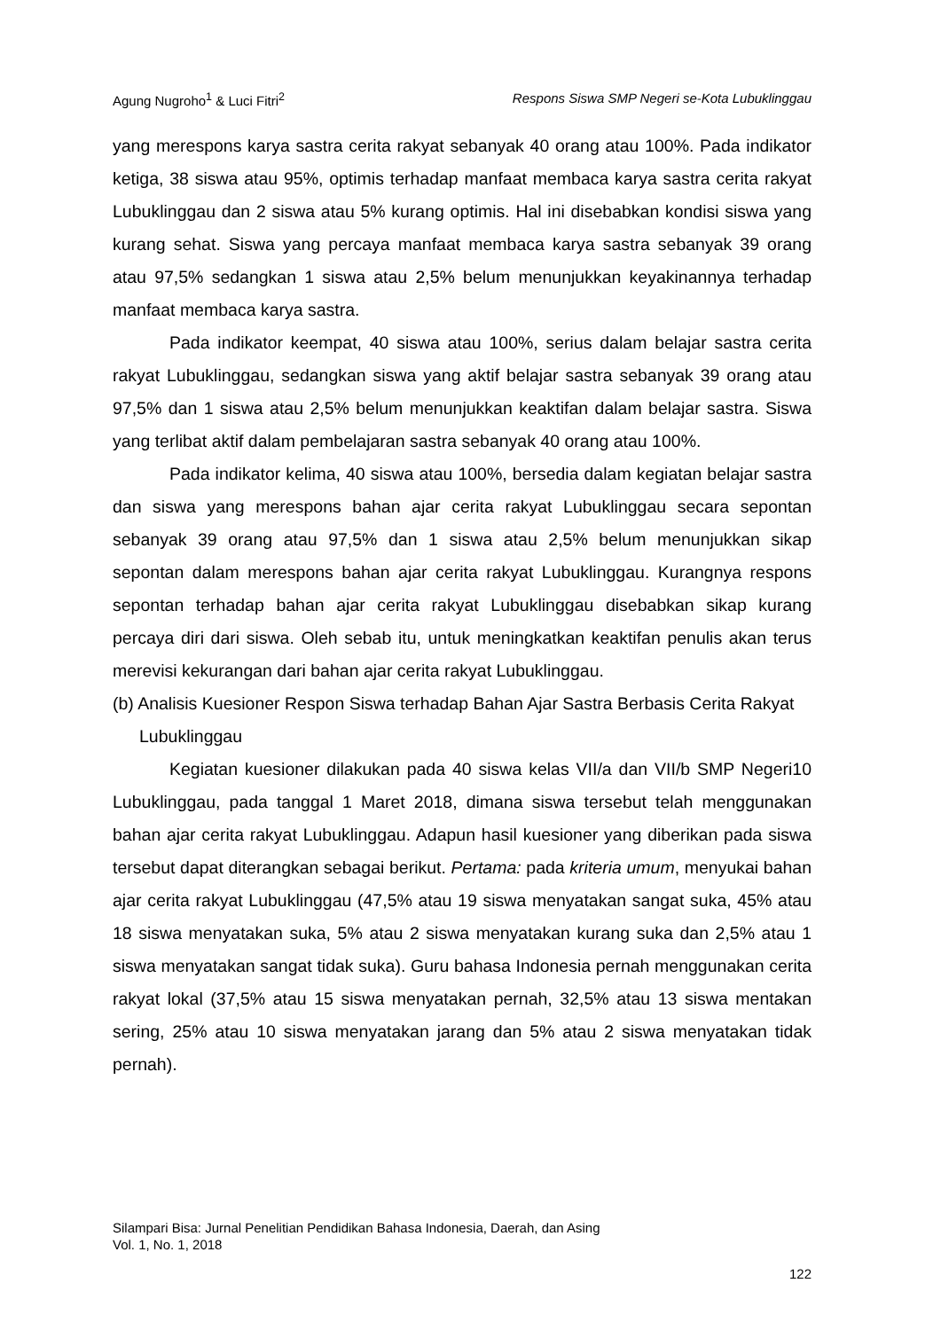Agung Nugroho<sup>1</sup> & Luci Fitri<sup>2</sup> Respons Siswa SMP Negeri se-Kota Lubuklinggau
yang merespons karya sastra cerita rakyat sebanyak 40 orang atau 100%. Pada indikator ketiga, 38 siswa atau 95%, optimis terhadap manfaat membaca karya sastra cerita rakyat Lubuklinggau dan 2 siswa atau 5% kurang optimis. Hal ini disebabkan kondisi siswa yang kurang sehat. Siswa yang percaya manfaat membaca karya sastra sebanyak 39 orang atau 97,5% sedangkan 1 siswa atau 2,5% belum menunjukkan keyakinannya terhadap manfaat membaca karya sastra.
Pada indikator keempat, 40 siswa atau 100%, serius dalam belajar sastra cerita rakyat Lubuklinggau, sedangkan siswa yang aktif belajar sastra sebanyak 39 orang atau 97,5% dan 1 siswa atau 2,5% belum menunjukkan keaktifan dalam belajar sastra. Siswa yang terlibat aktif dalam pembelajaran sastra sebanyak 40 orang atau 100%.
Pada indikator kelima, 40 siswa atau 100%, bersedia dalam kegiatan belajar sastra dan siswa yang merespons bahan ajar cerita rakyat Lubuklinggau secara sepontan sebanyak 39 orang atau 97,5% dan 1 siswa atau 2,5% belum menunjukkan sikap sepontan dalam merespons bahan ajar cerita rakyat Lubuklinggau. Kurangnya respons sepontan terhadap bahan ajar cerita rakyat Lubuklinggau disebabkan sikap kurang percaya diri dari siswa. Oleh sebab itu, untuk meningkatkan keaktifan penulis akan terus merevisi kekurangan dari bahan ajar cerita rakyat Lubuklinggau.
(b) Analisis Kuesioner Respon Siswa terhadap Bahan Ajar Sastra Berbasis Cerita Rakyat Lubuklinggau
Kegiatan kuesioner dilakukan pada 40 siswa kelas VII/a dan VII/b SMP Negeri10 Lubuklinggau, pada tanggal 1 Maret 2018, dimana siswa tersebut telah menggunakan bahan ajar cerita rakyat Lubuklinggau. Adapun hasil kuesioner yang diberikan pada siswa tersebut dapat diterangkan sebagai berikut. Pertama: pada kriteria umum, menyukai bahan ajar cerita rakyat Lubuklinggau (47,5% atau 19 siswa menyatakan sangat suka, 45% atau 18 siswa menyatakan suka, 5% atau 2 siswa menyatakan kurang suka dan 2,5% atau 1 siswa menyatakan sangat tidak suka). Guru bahasa Indonesia pernah menggunakan cerita rakyat lokal (37,5% atau 15 siswa menyatakan pernah, 32,5% atau 13 siswa mentakan sering, 25% atau 10 siswa menyatakan jarang dan 5% atau 2 siswa menyatakan tidak pernah).
Silampari Bisa: Jurnal Penelitian Pendidikan Bahasa Indonesia, Daerah, dan Asing
Vol. 1, No. 1, 2018
122